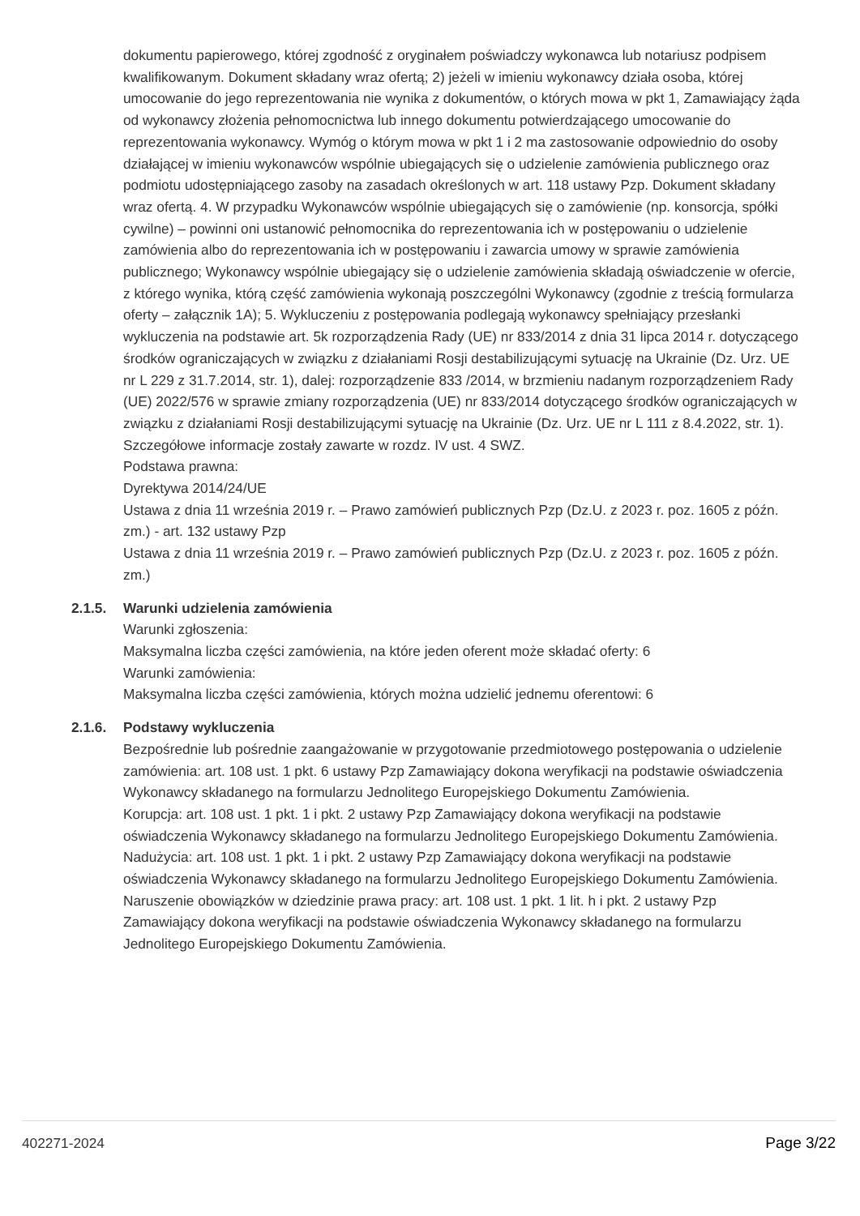dokumentu papierowego, której zgodność z oryginałem poświadczy wykonawca lub notariusz podpisem kwalifikowanym. Dokument składany wraz ofertą; 2) jeżeli w imieniu wykonawcy działa osoba, której umocowanie do jego reprezentowania nie wynika z dokumentów, o których mowa w pkt 1, Zamawiający żąda od wykonawcy złożenia pełnomocnictwa lub innego dokumentu potwierdzającego umocowanie do reprezentowania wykonawcy. Wymóg o którym mowa w pkt 1 i 2 ma zastosowanie odpowiednio do osoby działającej w imieniu wykonawców wspólnie ubiegających się o udzielenie zamówienia publicznego oraz podmiotu udostępniającego zasoby na zasadach określonych w art. 118 ustawy Pzp. Dokument składany wraz ofertą. 4. W przypadku Wykonawców wspólnie ubiegających się o zamówienie (np. konsorcja, spółki cywilne) – powinni oni ustanowić pełnomocnika do reprezentowania ich w postępowaniu o udzielenie zamówienia albo do reprezentowania ich w postępowaniu i zawarcia umowy w sprawie zamówienia publicznego; Wykonawcy wspólnie ubiegający się o udzielenie zamówienia składają oświadczenie w ofercie, z którego wynika, którą część zamówienia wykonają poszczególni Wykonawcy (zgodnie z treścią formularza oferty – załącznik 1A); 5. Wykluczeniu z postępowania podlegają wykonawcy spełniający przesłanki wykluczenia na podstawie art. 5k rozporządzenia Rady (UE) nr 833/2014 z dnia 31 lipca 2014 r. dotyczącego środków ograniczających w związku z działaniami Rosji destabilizującymi sytuację na Ukrainie (Dz. Urz. UE nr L 229 z 31.7.2014, str. 1), dalej: rozporządzenie 833 /2014, w brzmieniu nadanym rozporządzeniem Rady (UE) 2022/576 w sprawie zmiany rozporządzenia (UE) nr 833/2014 dotyczącego środków ograniczających w związku z działaniami Rosji destabilizującymi sytuację na Ukrainie (Dz. Urz. UE nr L 111 z 8.4.2022, str. 1). Szczegółowe informacje zostały zawarte w rozdz. IV ust. 4 SWZ.
Podstawa prawna:
Dyrektywa 2014/24/UE
Ustawa z dnia 11 września 2019 r. – Prawo zamówień publicznych Pzp (Dz.U. z 2023 r. poz. 1605 z późn. zm.) - art. 132 ustawy Pzp
Ustawa z dnia 11 września 2019 r. – Prawo zamówień publicznych Pzp (Dz.U. z 2023 r. poz. 1605 z późn. zm.)
2.1.5.
Warunki udzielenia zamówienia
Warunki zgłoszenia:
Maksymalna liczba części zamówienia, na które jeden oferent może składać oferty: 6
Warunki zamówienia:
Maksymalna liczba części zamówienia, których można udzielić jednemu oferentowi: 6
2.1.6.
Podstawy wykluczenia
Bezpośrednie lub pośrednie zaangażowanie w przygotowanie przedmiotowego postępowania o udzielenie zamówienia: art. 108 ust. 1 pkt. 6 ustawy Pzp Zamawiający dokona weryfikacji na podstawie oświadczenia Wykonawcy składanego na formularzu Jednolitego Europejskiego Dokumentu Zamówienia.
Korupcja: art. 108 ust. 1 pkt. 1 i pkt. 2 ustawy Pzp Zamawiający dokona weryfikacji na podstawie oświadczenia Wykonawcy składanego na formularzu Jednolitego Europejskiego Dokumentu Zamówienia.
Nadużycia: art. 108 ust. 1 pkt. 1 i pkt. 2 ustawy Pzp Zamawiający dokona weryfikacji na podstawie oświadczenia Wykonawcy składanego na formularzu Jednolitego Europejskiego Dokumentu Zamówienia.
Naruszenie obowiązków w dziedzinie prawa pracy: art. 108 ust. 1 pkt. 1 lit. h i pkt. 2 ustawy Pzp Zamawiający dokona weryfikacji na podstawie oświadczenia Wykonawcy składanego na formularzu Jednolitego Europejskiego Dokumentu Zamówienia.
402271-2024 Page 3/22